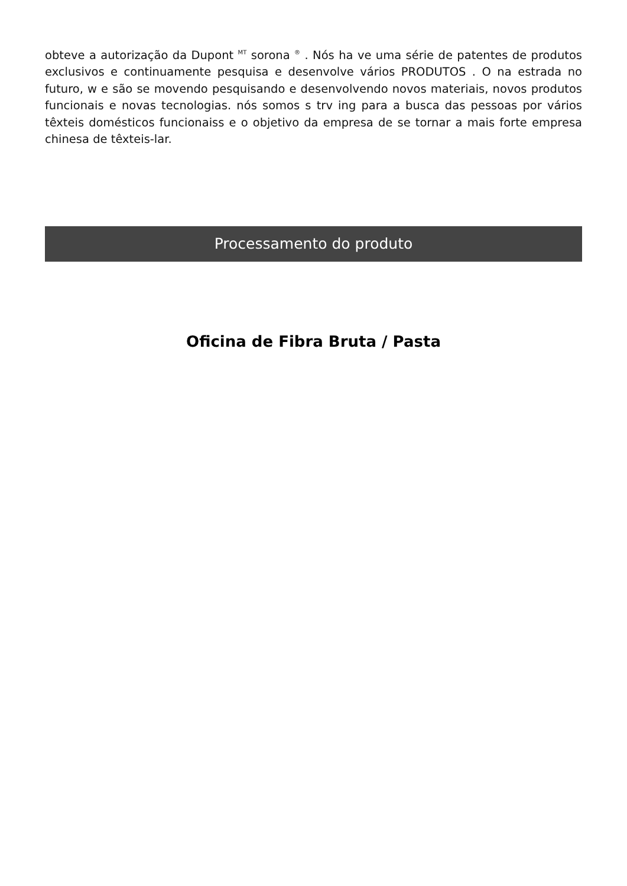obteve a autorização da Dupont <sup>MT</sup> sorona <sup>®</sup> . Nós ha ve uma série de patentes de produtos exclusivos e continuamente pesquisa e desenvolve vários PRODUTOS . O na estrada no futuro, w e são se movendo pesquisando e desenvolvendo novos materiais, novos produtos funcionais e novas tecnologias. nós somos s trv ing para a busca das pessoas por vários têxteis domésticos funcionaiss e o objetivo da empresa de se tornar a mais forte empresa chinesa de têxteis-lar.
Processamento do produto
Oficina de Fibra Bruta / Pasta